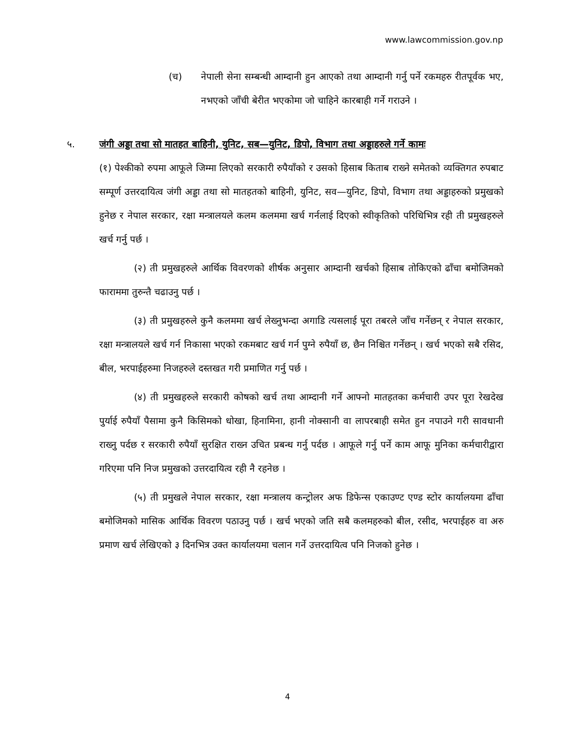www.lawcommission.gov.np
(च) नेपाली सेना सम्बन्धी आम्दानी हुन आएको तथा आम्दानी गर्नु पर्ने रकमहरु रीतपूर्वक भए, नभएको जाँची बेरीत भएकोमा जो चाहिने कारबाही गर्ने गराउने ।
५. जंगी अड्डा तथा सो मातहत बाहिनी, युनिट, सब—युनिट, डिपो, विभाग तथा अड्डाहरुले गर्ने कामः
(१) पेश्कीको रुपमा आफूले जिम्मा लिएको सरकारी रुपैयाँको र उसको हिसाब किताब राख्ने समेतको व्यक्तिगत रुपबाट सम्पूर्ण उत्तरदायित्व जंगी अड्डा तथा सो मातहतको बाहिनी, युनिट, सव—युनिट, डिपो, विभाग तथा अड्डाहरुको प्रमुखको हुनेछ र नेपाल सरकार, रक्षा मन्त्रालयले कलम कलममा खर्च गर्नलाई दिएको स्वीकृतिको परिधिभित्र रही ती प्रमुखहरुले खर्च गर्नु पर्छ ।
(२) ती प्रमुखहरुले आर्थिक विवरणको शीर्षक अनुसार आम्दानी खर्चको हिसाब तोकिएको ढाँचा बमोजिमको फाराममा तुरुन्तै चढाउनु पर्छ ।
(३) ती प्रमुखहरुले कुनै कलममा खर्च लेख्नुभन्दा अगाडि त्यसलाई पूरा तबरले जाँच गर्नेछन् र नेपाल सरकार, रक्षा मन्त्रालयले खर्च गर्न निकासा भएको रकमबाट खर्च गर्न पुग्ने रुपैयाँ छ, छैन निश्चित गर्नेछन् । खर्च भएको सबै रसिद, बील, भरपाईहरुमा निजहरुले दस्तखत गरी प्रमाणित गर्नु पर्छ ।
(४) ती प्रमुखहरुले सरकारी कोषको खर्च तथा आम्दानी गर्ने आफ्नो मातहतका कर्मचारी उपर पूरा रेखदेख पुर्याई रुपैयाँ पैसामा कुनै किसिमको धोखा, हिनामिना, हानी नोक्सानी वा लापरबाही समेत हुन नपाउने गरी सावधानी राख्नु पर्दछ र सरकारी रुपैयाँ सुरक्षित राख्न उचित प्रबन्ध गर्नु पर्दछ । आफूले गर्नु पर्ने काम आफू मुनिका कर्मचारीद्वारा गरिएमा पनि निज प्रमुखको उत्तरदायित्व रही नै रहनेछ ।
(५) ती प्रमुखले नेपाल सरकार, रक्षा मन्त्रालय कन्ट्रोलर अफ डिफेन्स एकाउण्ट एण्ड स्टोर कार्यालयमा ढाँचा बमोजिमको मासिक आर्थिक विवरण पठाउनु पर्छ । खर्च भएको जति सबै कलमहरुको बील, रसीद, भरपाईहरु वा अरु प्रमाण खर्च लेखिएको ३ दिनभित्र उक्त कार्यालयमा चलान गर्ने उत्तरदायित्व पनि निजको हुनेछ ।
4